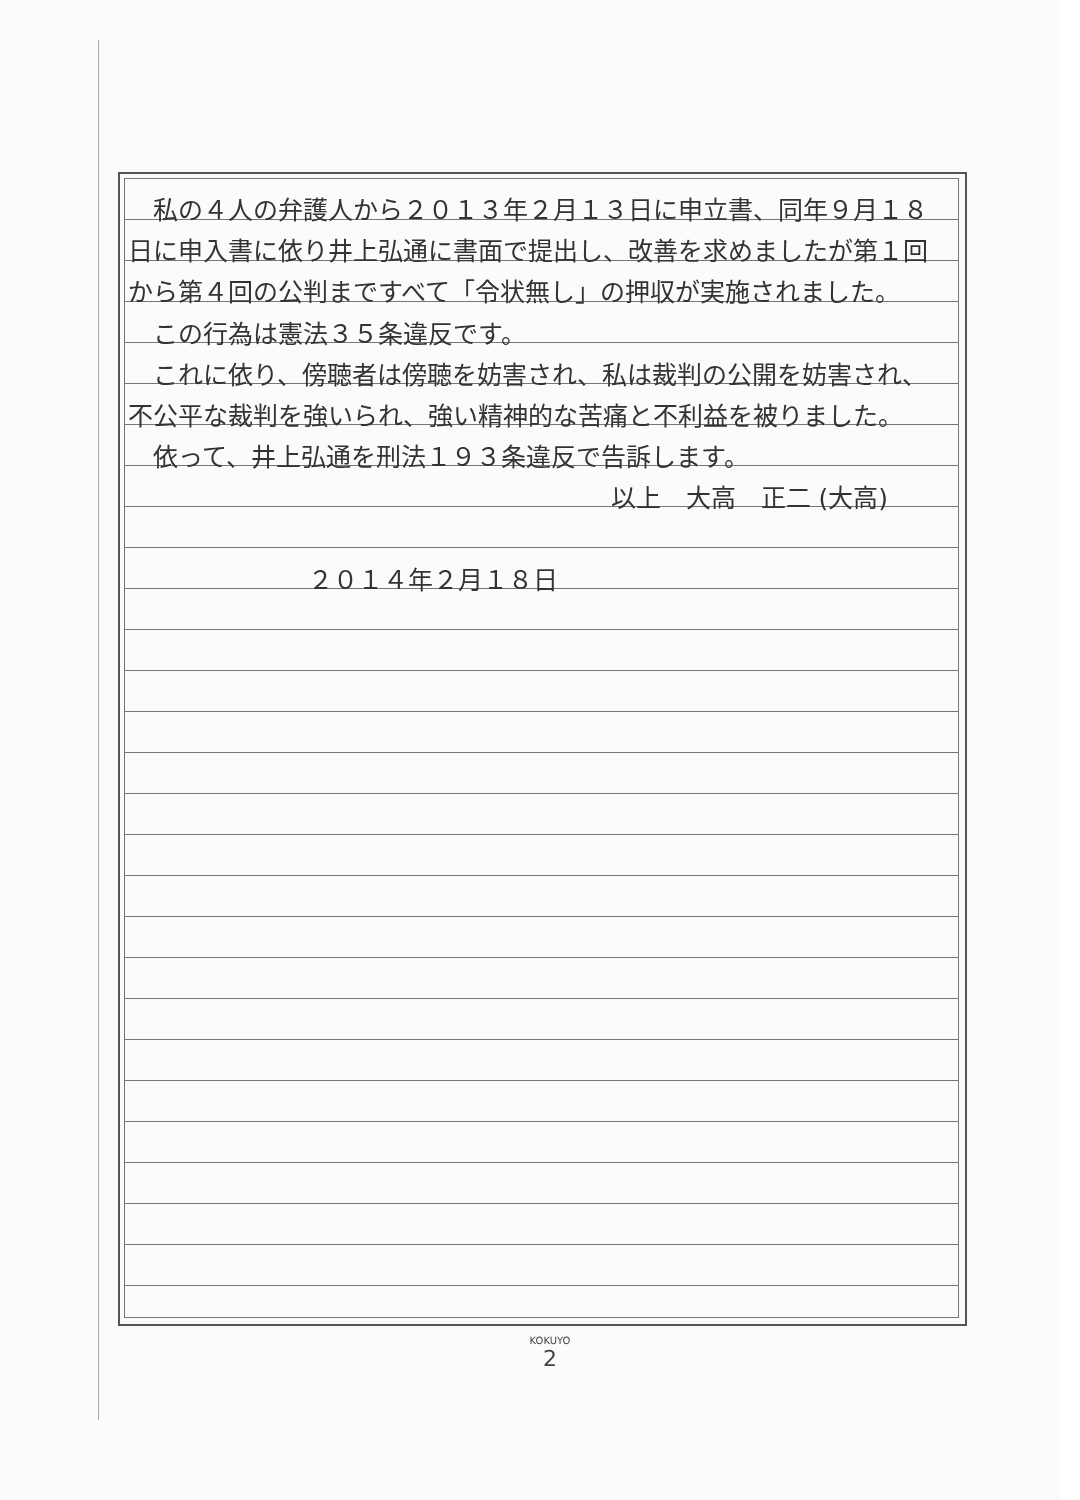私の４人の弁護人から２０１３年２月１３日に申立書、同年９月１８日に申入書に依り井上弘通に書面で提出し、改善を求めましたが第１回から第４回の公判まですべて「令状無し」の押収が実施されました。
　この行為は憲法３５条違反です。
　これに依り、傍聴者は傍聴を妨害され、私は裁判の公開を妨害され、不公平な裁判を強いられ、強い精神的な苦痛と不利益を被りました。
　依って、井上弘通を刑法１９３条違反で告訴します。
以上　大高　正二 (大高)
２０１４年２月１８日
KOKUYO
2